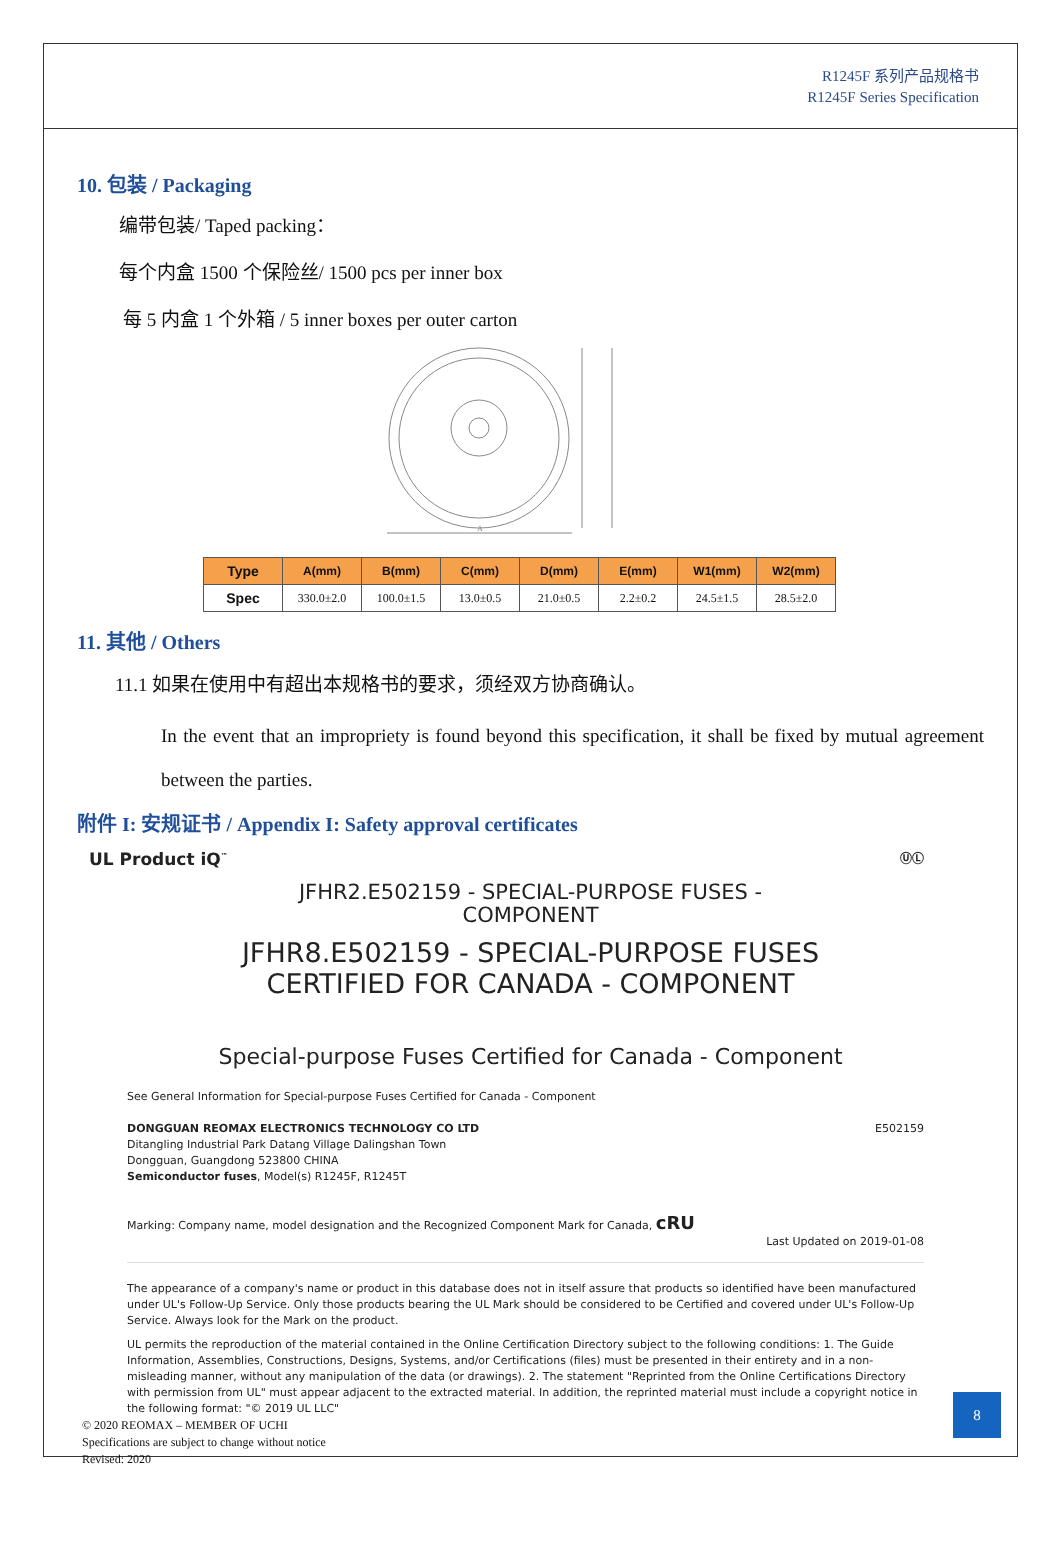R1245F 系列产品规格书
R1245F Series Specification
10. 包装 / Packaging
编带包装/ Taped packing：
每个内盒 1500 个保险丝/ 1500 pcs per inner box
每 5 内盒 1 个外箱 / 5 inner boxes per outer carton
A
| Type | A(mm) | B(mm) | C(mm) | D(mm) | E(mm) | W1(mm) | W2(mm) |
| --- | --- | --- | --- | --- | --- | --- | --- |
| Spec | 330.0±2.0 | 100.0±1.5 | 13.0±0.5 | 21.0±0.5 | 2.2±0.2 | 24.5±1.5 | 28.5±2.0 |
11. 其他 / Others
11.1 如果在使用中有超出本规格书的要求，须经双方协商确认。
In the event that an impropriety is found beyond this specification, it shall be fixed by mutual agreement between the parties.
附件 I: 安规证书 / Appendix I: Safety approval certificates
UL Product iQ<sup>™</sup> ⓊⓁ
JFHR2.E502159 - SPECIAL-PURPOSE FUSES -
COMPONENT
JFHR8.E502159 - SPECIAL-PURPOSE FUSES
CERTIFIED FOR CANADA - COMPONENT
Special-purpose Fuses Certified for Canada - Component
See General Information for Special-purpose Fuses Certified for Canada - Component
DONGGUAN REOMAX ELECTRONICS TECHNOLOGY CO LTD
Ditangling Industrial Park Datang Village Dalingshan Town
Dongguan, Guangdong 523800 CHINA
Semiconductor fuses, Model(s) R1245F, R1245T E502159
Marking: Company name, model designation and the Recognized Component Mark for Canada, cRU
Last Updated on 2019-01-08
The appearance of a company's name or product in this database does not in itself assure that products so identified have been manufactured under UL's Follow-Up Service. Only those products bearing the UL Mark should be considered to be Certified and covered under UL's Follow-Up Service. Always look for the Mark on the product.
UL permits the reproduction of the material contained in the Online Certification Directory subject to the following conditions: 1. The Guide Information, Assemblies, Constructions, Designs, Systems, and/or Certifications (files) must be presented in their entirety and in a non-misleading manner, without any manipulation of the data (or drawings). 2. The statement "Reprinted from the Online Certifications Directory with permission from UL" must appear adjacent to the extracted material. In addition, the reprinted material must include a copyright notice in the following format: "© 2019 UL LLC"
© 2020 REOMAX – MEMBER OF UCHI
Specifications are subject to change without notice
Revised: 2020
8